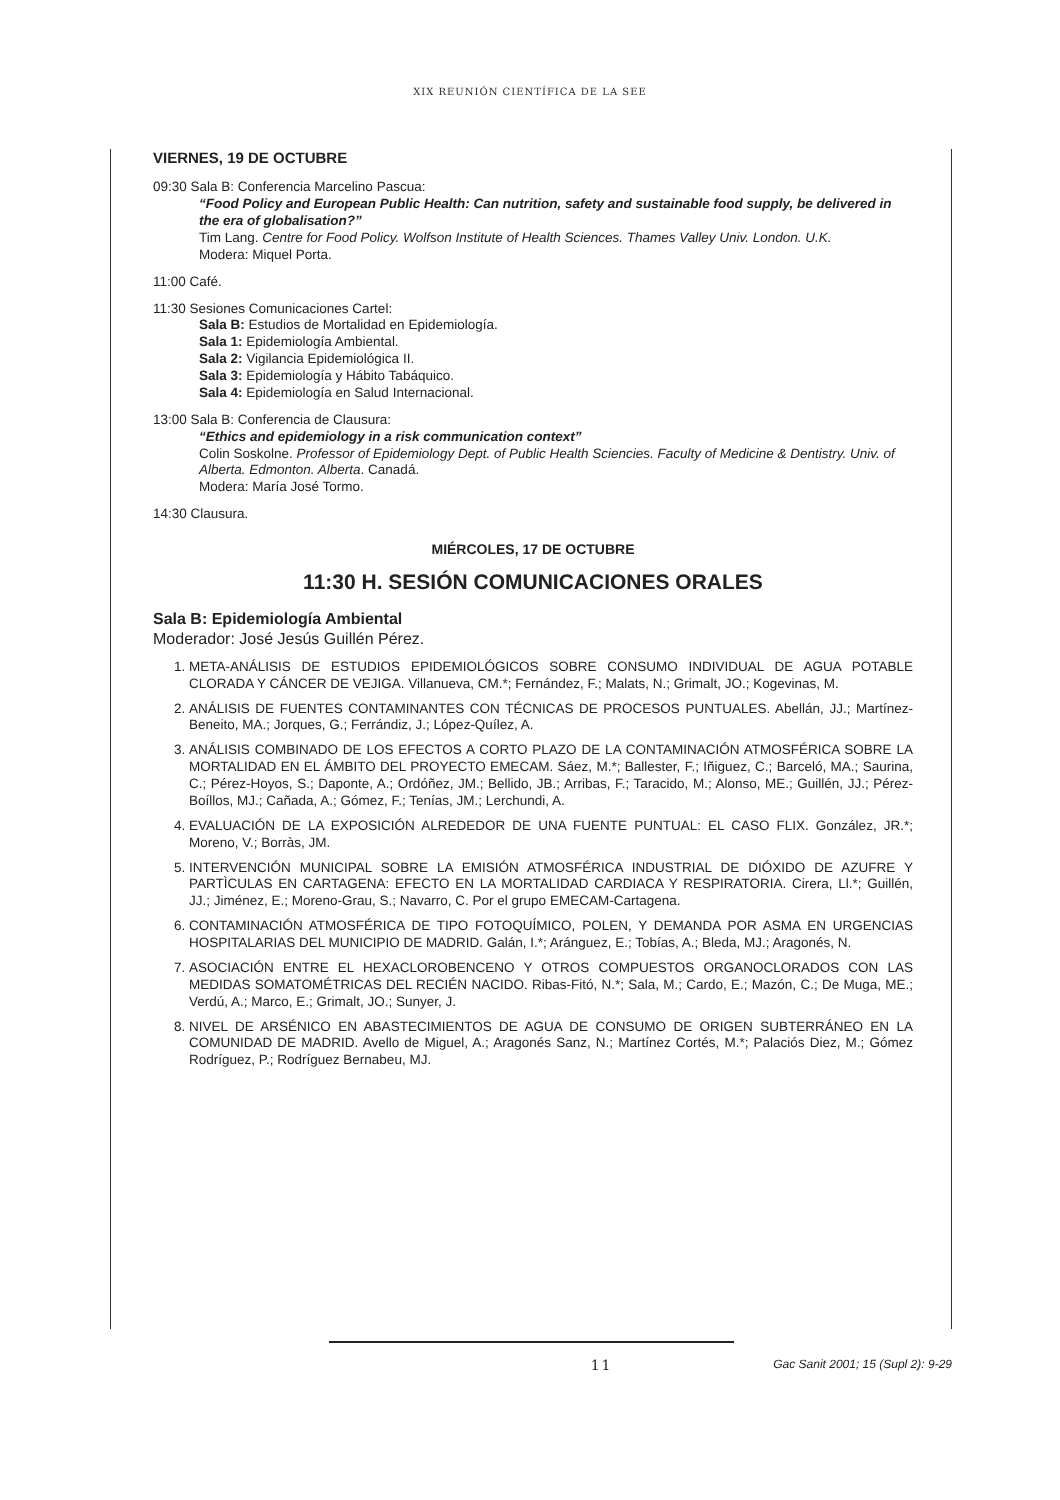XIX REUNIÓN CIENTÍFICA DE LA SEE
VIERNES, 19 DE OCTUBRE
09:30 Sala B: Conferencia Marcelino Pascua:
“Food Policy and European Public Health: Can nutrition, safety and sustainable food supply, be delivered in the era of globalisation?”
Tim Lang. Centre for Food Policy. Wolfson Institute of Health Sciences. Thames Valley Univ. London. U.K.
Modera: Miquel Porta.
11:00 Café.
11:30 Sesiones Comunicaciones Cartel:
Sala B: Estudios de Mortalidad en Epidemiología.
Sala 1: Epidemiología Ambiental.
Sala 2: Vigilancia Epidemiológica II.
Sala 3: Epidemiología y Hábito Tabáquico.
Sala 4: Epidemiología en Salud Internacional.
13:00 Sala B: Conferencia de Clausura:
“Ethics and epidemiology in a risk communication context”
Colin Soskolne. Professor of Epidemiology Dept. of Public Health Sciencies. Faculty of Medicine & Dentistry. Univ. of Alberta. Edmonton. Alberta. Canadá.
Modera: María José Tormo.
14:30 Clausura.
MIÉRCOLES, 17 DE OCTUBRE
11:30 H. SESIÓN COMUNICACIONES ORALES
Sala B: Epidemiología Ambiental
Moderador: José Jesús Guillén Pérez.
1. META-ANÁLISIS DE ESTUDIOS EPIDEMIOLÓGICOS SOBRE CONSUMO INDIVIDUAL DE AGUA POTABLE CLORADA Y CÁNCER DE VEJIGA. Villanueva, CM.*; Fernández, F.; Malats, N.; Grimalt, JO.; Kogevinas, M.
2. ANÁLISIS DE FUENTES CONTAMINANTES CON TÉCNICAS DE PROCESOS PUNTUALES. Abellán, JJ.; Martínez-Beneito, MA.; Jorques, G.; Ferrándiz, J.; López-Quílez, A.
3. ANÁLISIS COMBINADO DE LOS EFECTOS A CORTO PLAZO DE LA CONTAMINACIÓN ATMOSFÉRICA SOBRE LA MORTALIDAD EN EL ÁMBITO DEL PROYECTO EMECAM. Sáez, M.*; Ballester, F.; Iñiguez, C.; Barceló, MA.; Saurina, C.; Pérez-Hoyos, S.; Daponte, A.; Ordóñez, JM.; Bellido, JB.; Arribas, F.; Taracido, M.; Alonso, ME.; Guillén, JJ.; Pérez-Boíllos, MJ.; Cañada, A.; Gómez, F.; Tenías, JM.; Lerchundi, A.
4. EVALUACIÓN DE LA EXPOSICIÓN ALREDEDOR DE UNA FUENTE PUNTUAL: EL CASO FLIX. González, JR.*; Moreno, V.; Borràs, JM.
5. INTERVENCIÓN MUNICIPAL SOBRE LA EMISIÓN ATMOSFÉRICA INDUSTRIAL DE DIÓXIDO DE AZUFRE Y PARTÌCULAS EN CARTAGENA: EFECTO EN LA MORTALIDAD CARDIACA Y RESPIRATORIA. Cirera, Ll.*; Guillén, JJ.; Jiménez, E.; Moreno-Grau, S.; Navarro, C. Por el grupo EMECAM-Cartagena.
6. CONTAMINACIÓN ATMOSFÉRICA DE TIPO FOTOQUÍMICO, POLEN, Y DEMANDA POR ASMA EN URGENCIAS HOSPITALARIAS DEL MUNICIPIO DE MADRID. Galán, I.*; Aránguez, E.; Tobías, A.; Bleda, MJ.; Aragonés, N.
7. ASOCIACIÓN ENTRE EL HEXACLOROBENCENO Y OTROS COMPUESTOS ORGANOCLORADOS CON LAS MEDIDAS SOMATOMÉTRICAS DEL RECIÉN NACIDO. Ribas-Fitó, N.*; Sala, M.; Cardo, E.; Mazón, C.; De Muga, ME.; Verdú, A.; Marco, E.; Grimalt, JO.; Sunyer, J.
8. NIVEL DE ARSÉNICO EN ABASTECIMIENTOS DE AGUA DE CONSUMO DE ORIGEN SUBTERRÁNEO EN LA COMUNIDAD DE MADRID. Avello de Miguel, A.; Aragonés Sanz, N.; Martínez Cortés, M.*; Palaciós Diez, M.; Gómez Rodríguez, P.; Rodríguez Bernabeu, MJ.
11 Gac Sanit 2001; 15 (Supl 2): 9-29